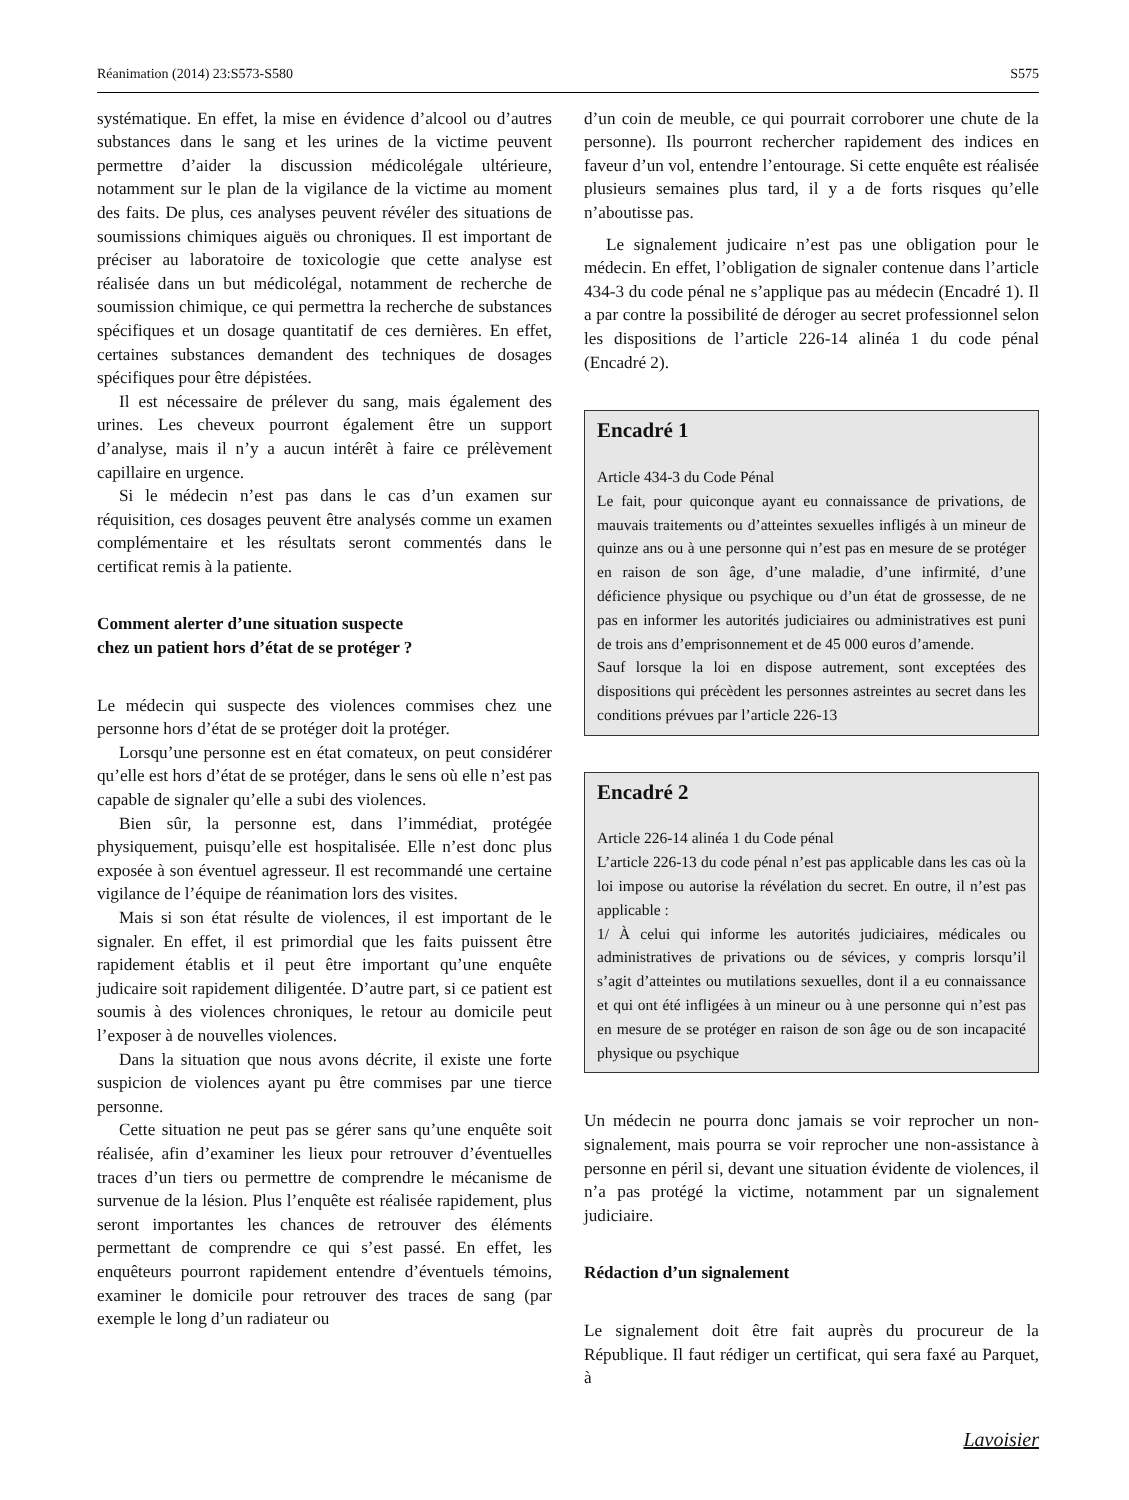Réanimation (2014) 23:S573-S580 S575
systématique. En effet, la mise en évidence d’alcool ou d’autres substances dans le sang et les urines de la victime peuvent permettre d’aider la discussion médicolégale ultérieure, notamment sur le plan de la vigilance de la victime au moment des faits. De plus, ces analyses peuvent révéler des situations de soumissions chimiques aiguës ou chroniques. Il est important de préciser au laboratoire de toxicologie que cette analyse est réalisée dans un but médicolégal, notamment de recherche de soumission chimique, ce qui permettra la recherche de substances spécifiques et un dosage quantitatif de ces dernières. En effet, certaines substances demandent des techniques de dosages spécifiques pour être dépistées.
Il est nécessaire de prélever du sang, mais également des urines. Les cheveux pourront également être un support d’analyse, mais il n’y a aucun intérêt à faire ce prélèvement capillaire en urgence.
Si le médecin n’est pas dans le cas d’un examen sur réquisition, ces dosages peuvent être analysés comme un examen complémentaire et les résultats seront commentés dans le certificat remis à la patiente.
Comment alerter d’une situation suspecte
chez un patient hors d’état de se protéger ?
Le médecin qui suspecte des violences commises chez une personne hors d’état de se protéger doit la protéger.
Lorsqu’une personne est en état comateux, on peut considérer qu’elle est hors d’état de se protéger, dans le sens où elle n’est pas capable de signaler qu’elle a subi des violences.
Bien sûr, la personne est, dans l’immédiat, protégée physiquement, puisqu’elle est hospitalisée. Elle n’est donc plus exposée à son éventuel agresseur. Il est recommandé une certaine vigilance de l’équipe de réanimation lors des visites.
Mais si son état résulte de violences, il est important de le signaler. En effet, il est primordial que les faits puissent être rapidement établis et il peut être important qu’une enquête judicaire soit rapidement diligentée. D’autre part, si ce patient est soumis à des violences chroniques, le retour au domicile peut l’exposer à de nouvelles violences.
Dans la situation que nous avons décrite, il existe une forte suspicion de violences ayant pu être commises par une tierce personne.
Cette situation ne peut pas se gérer sans qu’une enquête soit réalisée, afin d’examiner les lieux pour retrouver d’éventuelles traces d’un tiers ou permettre de comprendre le mécanisme de survenue de la lésion. Plus l’enquête est réalisée rapidement, plus seront importantes les chances de retrouver des éléments permettant de comprendre ce qui s’est passé. En effet, les enquêteurs pourront rapidement entendre d’éventuels témoins, examiner le domicile pour retrouver des traces de sang (par exemple le long d’un radiateur ou
d’un coin de meuble, ce qui pourrait corroborer une chute de la personne). Ils pourront rechercher rapidement des indices en faveur d’un vol, entendre l’entourage. Si cette enquête est réalisée plusieurs semaines plus tard, il y a de forts risques qu’elle n’aboutisse pas.
Le signalement judicaire n’est pas une obligation pour le médecin. En effet, l’obligation de signaler contenue dans l’article 434-3 du code pénal ne s’applique pas au médecin (Encadré 1). Il a par contre la possibilité de déroger au secret professionnel selon les dispositions de l’article 226-14 alinéa 1 du code pénal (Encadré 2).
Encadré 1
Article 434-3 du Code Pénal
Le fait, pour quiconque ayant eu connaissance de privations, de mauvais traitements ou d’atteintes sexuelles infligés à un mineur de quinze ans ou à une personne qui n’est pas en mesure de se protéger en raison de son âge, d’une maladie, d’une infirmité, d’une déficience physique ou psychique ou d’un état de grossesse, de ne pas en informer les autorités judiciaires ou administratives est puni de trois ans d’emprisonnement et de 45 000 euros d’amende.
Sauf lorsque la loi en dispose autrement, sont exceptées des dispositions qui précèdent les personnes astreintes au secret dans les conditions prévues par l’article 226-13
Encadré 2
Article 226-14 alinéa 1 du Code pénal
L’article 226-13 du code pénal n’est pas applicable dans les cas où la loi impose ou autorise la révélation du secret. En outre, il n’est pas applicable :
1/ À celui qui informe les autorités judiciaires, médicales ou administratives de privations ou de sévices, y compris lorsqu’il s’agit d’atteintes ou mutilations sexuelles, dont il a eu connaissance et qui ont été infligées à un mineur ou à une personne qui n’est pas en mesure de se protéger en raison de son âge ou de son incapacité physique ou psychique
Un médecin ne pourra donc jamais se voir reprocher un non-signalement, mais pourra se voir reprocher une non-assistance à personne en péril si, devant une situation évidente de violences, il n’a pas protégé la victime, notamment par un signalement judiciaire.
Rédaction d’un signalement
Le signalement doit être fait auprès du procureur de la République. Il faut rédiger un certificat, qui sera faxé au Parquet, à
Lavoisier